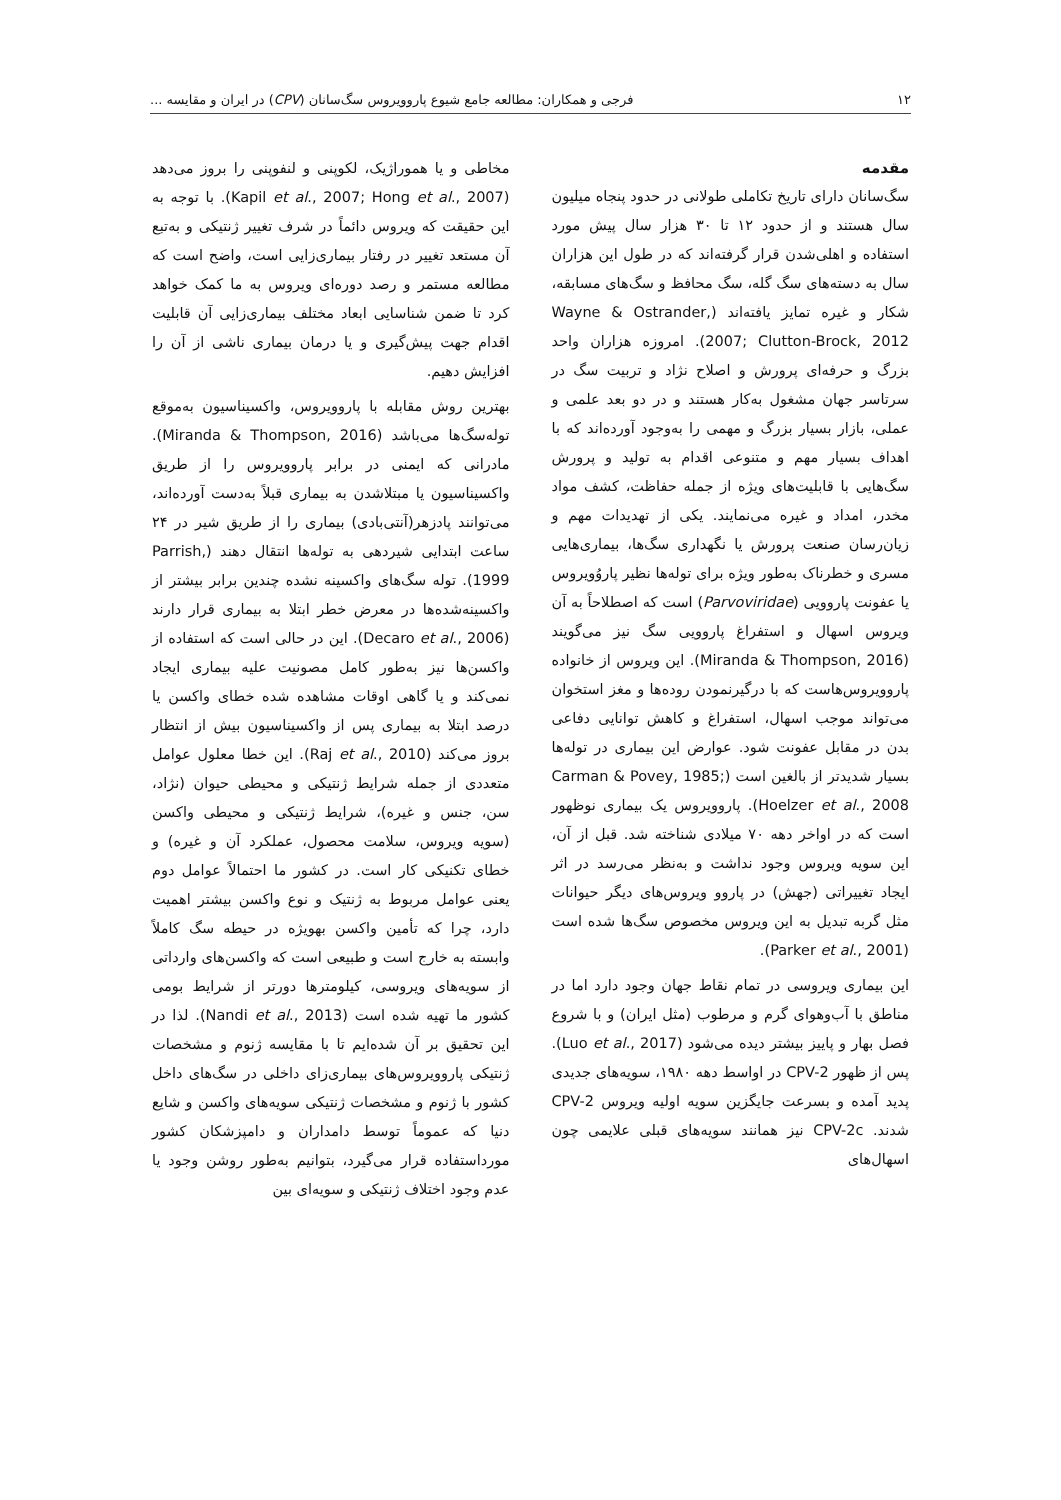۱۲ فرجی و همکاران: مطالعه جامع شیوع پاروویروس سگ‌سانان (CPV) در ایران و مقایسه ...
مقدمه
سگ‌سانان دارای تاریخ تکاملی طولانی در حدود پنجاه میلیون سال هستند و از حدود ۱۲ تا ۳۰ هزار سال پیش مورد استفاده و اهلی‌شدن قرار گرفته‌اند که در طول این هزاران سال به دسته‌های سگ گله، سگ محافظ و سگ‌های مسابقه، شکار و غیره تمایز یافته‌اند (Wayne & Ostrander, 2007; Clutton-Brock, 2012). امروزه هزاران واحد بزرگ و حرفه‌ای پرورش و اصلاح نژاد و تربیت سگ در سرتاسر جهان مشغول به‌کار هستند و در دو بعد علمی و عملی، بازار بسیار بزرگ و مهمی را به‌وجود آورده‌اند که با اهداف بسیار مهم و متنوعی اقدام به تولید و پرورش سگ‌هایی با قابلیت‌های ویژه از جمله حفاظت، کشف مواد مخدر، امداد و غیره می‌نمایند. یکی از تهدیدات مهم و زیان‌رسان صنعت پرورش یا نگهداری سگ‌ها، بیماری‌هایی مسری و خطرناک به‌طور ویژه برای توله‌ها نظیر پاروُویروس یا عفونت پاروویی (Parvoviridae) است که اصطلاحاً به آن ویروس اسهال و استفراغ پاروویی سگ نیز می‌گویند (Miranda & Thompson, 2016). این ویروس از خانواده پاروویروس‌هاست که با درگیرنمودن روده‌ها و مغز استخوان می‌تواند موجب اسهال، استفراغ و کاهش توانایی دفاعی بدن در مقابل عفونت شود. عوارض این بیماری در توله‌ها بسیار شدیدتر از بالغین است (Carman & Povey, 1985; Hoelzer et al., 2008). پاروویروس یک بیماری نوظهور است که در اواخر دهه ۷۰ میلادی شناخته شد. قبل از آن، این سویه ویروس وجود نداشت و به‌نظر می‌رسد در اثر ایجاد تغییراتی (جهش) در پاروو ویروس‌های دیگر حیوانات مثل گربه تبدیل به این ویروس مخصوص سگ‌ها شده است (Parker et al., 2001).
این بیماری ویروسی در تمام نقاط جهان وجود دارد اما در مناطق با آب‌وهوای گرم و مرطوب (مثل ایران) و با شروع فصل بهار و پاییز بیشتر دیده می‌شود (Luo et al., 2017). پس از ظهور CPV-2 در اواسط دهه ۱۹۸۰، سویه‌های جدیدی پدید آمده و بسرعت جایگزین سویه اولیه ویروس CPV-2 شدند. CPV-2c نیز همانند سویه‌های قبلی علایمی چون اسهال‌های
مخاطی و یا هموراژیک، لکوپنی و لنفوپنی را بروز می‌دهد (Kapil et al., 2007; Hong et al., 2007). با توجه به این حقیقت که ویروس دائماً در شرف تغییر ژنتیکی و به‌تبع آن مستعد تغییر در رفتار بیماری‌زایی است، واضح است که مطالعه مستمر و رصد دوره‌ای ویروس به ما کمک خواهد کرد تا ضمن شناسایی ابعاد مختلف بیماری‌زایی آن قابلیت اقدام جهت پیش‌گیری و یا درمان بیماری ناشی از آن را افزایش دهیم.
بهترین روش مقابله با پاروویروس، واکسیناسیون به‌موقع توله‌سگ‌ها می‌باشد (Miranda & Thompson, 2016). مادرانی که ایمنی در برابر پاروویروس را از طریق واکسیناسیون یا مبتلاشدن به بیماری قبلاً به‌دست آورده‌اند، می‌توانند پادزهر(آنتی‌بادی) بیماری را از طریق شیر در ۲۴ ساعت ابتدایی شیردهی به توله‌ها انتقال دهند (Parrish, 1999). توله سگ‌های واکسینه نشده چندین برابر بیشتر از واکسینه‌شده‌ها در معرض خطر ابتلا به بیماری قرار دارند (Decaro et al., 2006). این در حالی است که استفاده از واکسن‌ها نیز به‌طور کامل مصونیت علیه بیماری ایجاد نمی‌کند و یا گاهی اوقات مشاهده شده خطای واکسن یا درصد ابتلا به بیماری پس از واکسیناسیون بیش از انتظار بروز می‌کند (Raj et al., 2010). این خطا معلول عوامل متعددی از جمله شرایط ژنتیکی و محیطی حیوان (نژاد، سن، جنس و غیره)، شرایط ژنتیکی و محیطی واکسن (سویه ویروس، سلامت محصول، عملکرد آن و غیره) و خطای تکنیکی کار است. در کشور ما احتمالاً عوامل دوم یعنی عوامل مربوط به ژنتیک و نوع واکسن بیشتر اهمیت دارد، چرا که تأمین واکسن بهویژه در حیطه سگ کاملاً وابسته به خارج است و طبیعی است که واکسن‌های وارداتی از سویه‌های ویروسی، کیلومترها دورتر از شرایط بومی کشور ما تهیه شده است (Nandi et al., 2013). لذا در این تحقیق بر آن شده‌ایم تا با مقایسه ژنوم و مشخصات ژنتیکی پاروویروس‌های بیماری‌زای داخلی در سگ‌های داخل کشور با ژنوم و مشخصات ژنتیکی سویه‌های واکسن و شایع دنیا که عموماً توسط دامداران و دامپزشکان کشور مورداستفاده قرار می‌گیرد، بتوانیم به‌طور روشن وجود یا عدم وجود اختلاف ژنتیکی و سویه‌ای بین